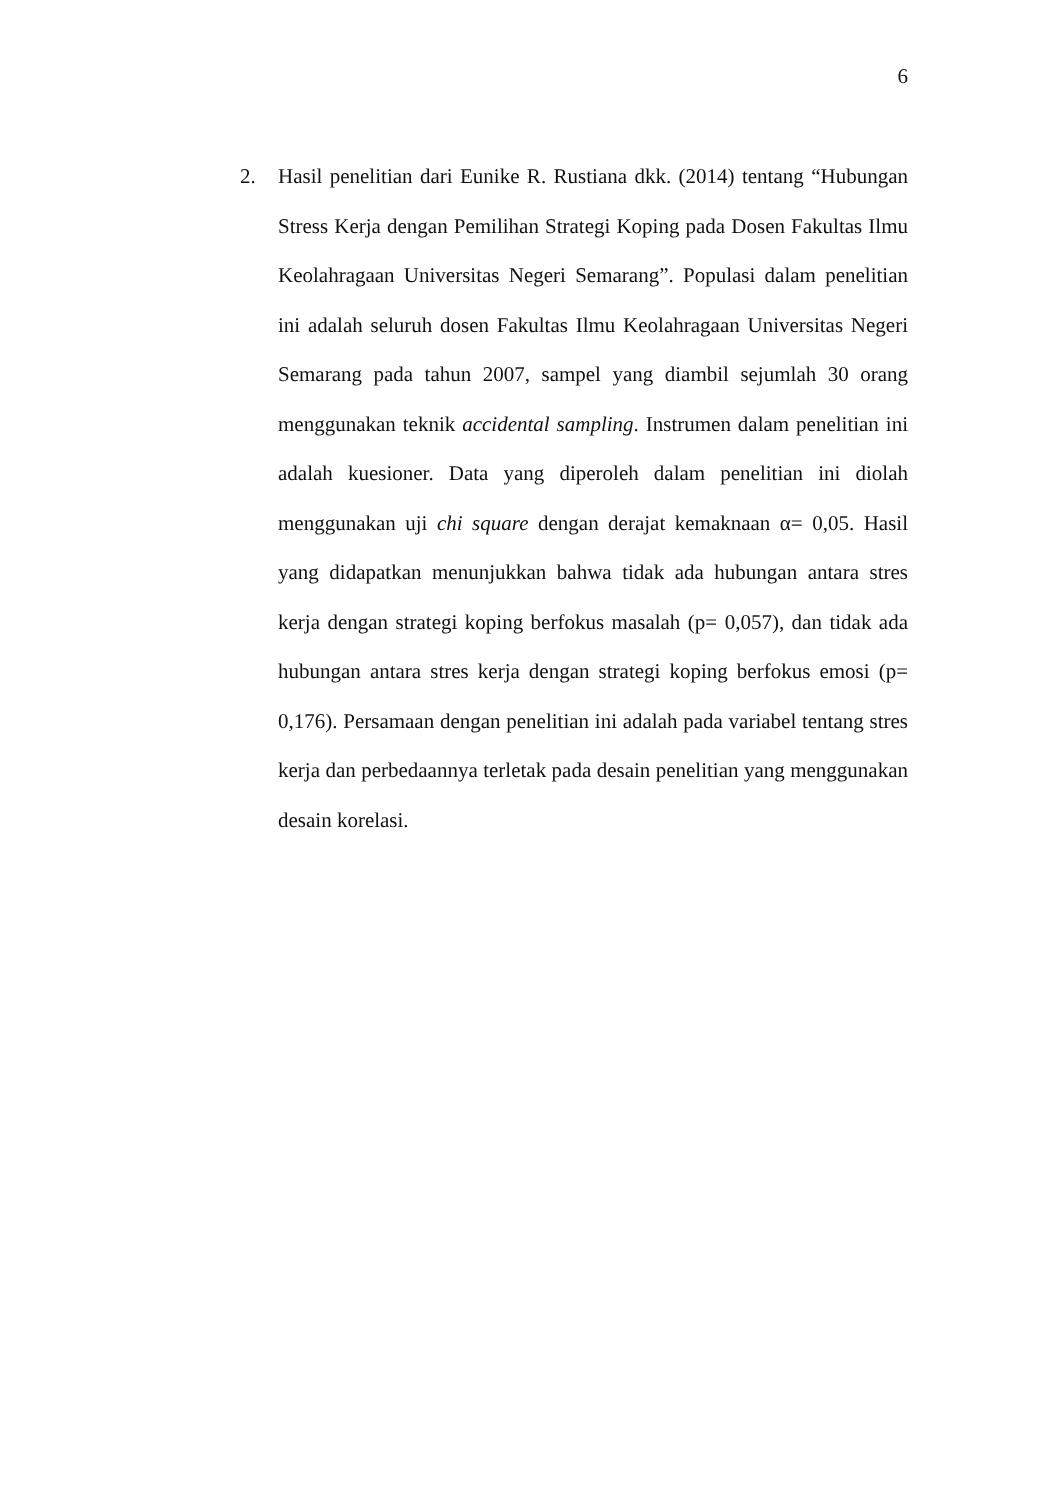6
2. Hasil penelitian dari Eunike R. Rustiana dkk. (2014) tentang “Hubungan Stress Kerja dengan Pemilihan Strategi Koping pada Dosen Fakultas Ilmu Keolahragaan Universitas Negeri Semarang”. Populasi dalam penelitian ini adalah seluruh dosen Fakultas Ilmu Keolahragaan Universitas Negeri Semarang pada tahun 2007, sampel yang diambil sejumlah 30 orang menggunakan teknik accidental sampling. Instrumen dalam penelitian ini adalah kuesioner. Data yang diperoleh dalam penelitian ini diolah menggunakan uji chi square dengan derajat kemaknaan α= 0,05. Hasil yang didapatkan menunjukkan bahwa tidak ada hubungan antara stres kerja dengan strategi koping berfokus masalah (p= 0,057), dan tidak ada hubungan antara stres kerja dengan strategi koping berfokus emosi (p= 0,176). Persamaan dengan penelitian ini adalah pada variabel tentang stres kerja dan perbedaannya terletak pada desain penelitian yang menggunakan desain korelasi.